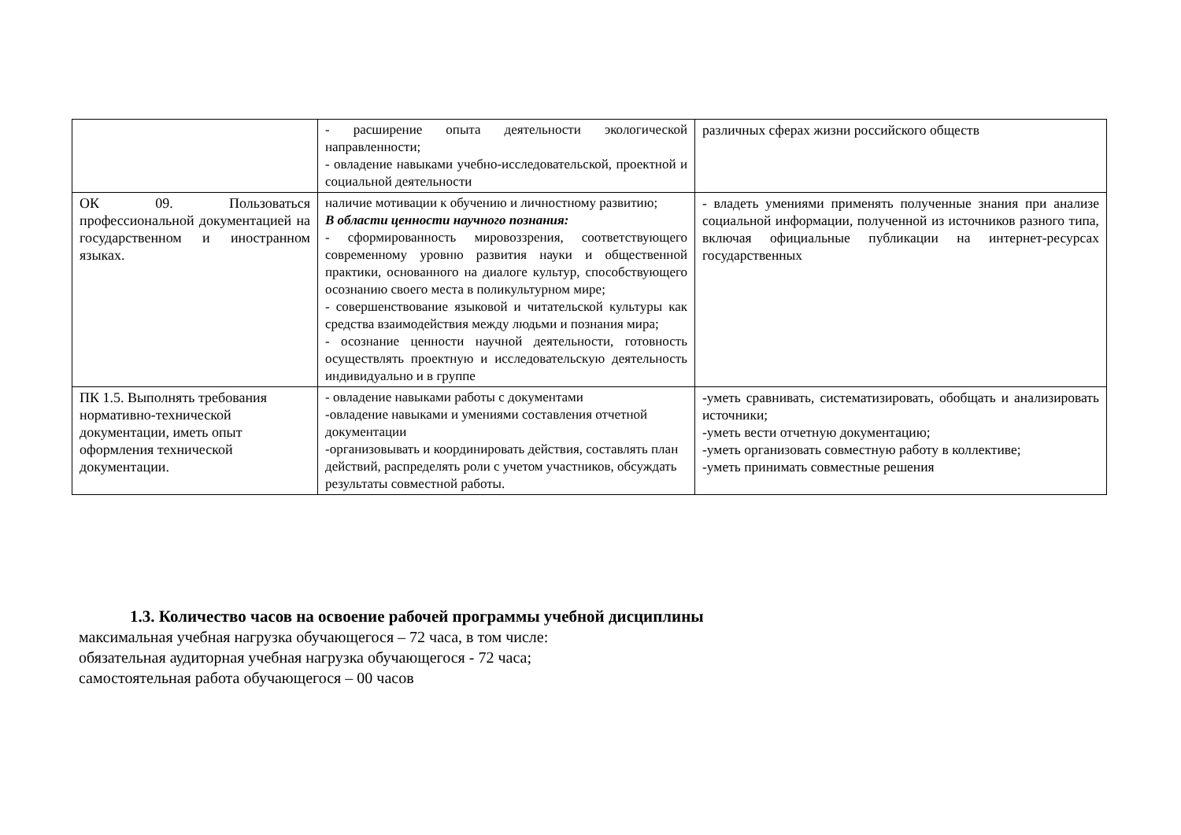| | - расширение опыта деятельности экологической направленности; - овладение навыками учебно-исследовательской, проектной и социальной деятельности | различных сферах жизни российского обществ |
| ОК 09. Пользоваться профессиональной документацией на государственном и иностранном языках. | наличие мотивации к обучению и личностному развитию; В области ценности научного познания: - сформированность мировоззрения, соответствующего современному уровню развития науки и общественной практики, основанного на диалоге культур, способствующего осознанию своего места в поликультурном мире; - совершенствование языковой и читательской культуры как средства взаимодействия между людьми и познания мира; - осознание ценности научной деятельности, готовность осуществлять проектную и исследовательскую деятельность индивидуально и в группе | - владеть умениями применять полученные знания при анализе социальной информации, полученной из источников разного типа, включая официальные публикации на интернет-ресурсах государственных |
| ПК 1.5. Выполнять требования нормативно-технической документации, иметь опыт оформления технической документации. | - овладение навыками работы с документами -овладение навыками и умениями составления отчетной документации -организовывать и координировать действия, составлять план действий, распределять роли с учетом участников, обсуждать результаты совместной работы. | -уметь сравнивать, систематизировать, обобщать и анализировать источники; -уметь вести отчетную документацию; -уметь организовать совместную работу в коллективе; -уметь принимать совместные решения |
1.3. Количество часов на освоение рабочей программы учебной дисциплины
максимальная учебная нагрузка обучающегося – 72 часа, в том числе:
обязательная аудиторная учебная нагрузка обучающегося - 72 часа;
самостоятельная работа обучающегося – 00 часов